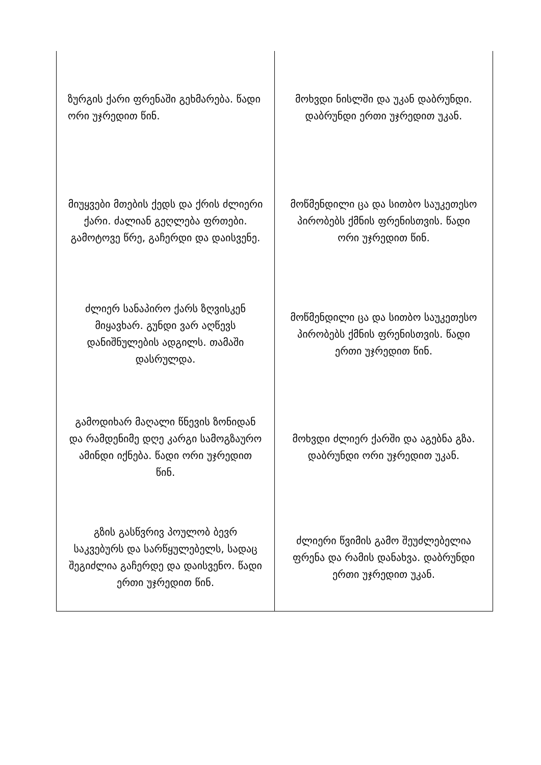| ზურგის ქარი ფრენაში გეხმარება. წადი ორი უჯრედით წინ. | მოხვდი ნისლში და უკან დაბრუნდი. დაბრუნდი ერთი უჯრედით უკან. |
| მიუყვები მთების ქედს და ქრის ძლიერი ქარი. ძალიან გეღლება ფრთები. გამოტოვე წრე, გაჩერდი და დაისვენე. | მოწმენდილი ცა და სითბო საუკეთესო პირობებს ქმნის ფრენისთვის. წადი ორი უჯრედით წინ. |
| ძლიერ სანაპირო ქარს ზღვისკენ მიყავხარ. გუნდი ვარ აღწევს დანიშნულების ადგილს. თამაში დასრულდა. | მოწმენდილი ცა და სითბო საუკეთესო პირობებს ქმნის ფრენისთვის. წადი ერთი უჯრედით წინ. |
| გამოდიხარ მაღალი წნევის ზონიდან და რამდენიმე დღე კარგი სამოგზაურო ამინდი იქნება. წადი ორი უჯრედით წინ. | მოხვდი ძლიერ ქარში და აგებნა გზა. დაბრუნდი ორი უჯრედით უკან. |
| გზის გასწვრივ პოულობ ბევრ საკვებურს და სარწყულებელს, სადაც შეგიძლია გაჩერდე და დაისვენო. წადი ერთი უჯრედით წინ. | ძლიერი წვიმის გამო შეუძლებელია ფრენა და რამის დანახვა. დაბრუნდი ერთი უჯრედით უკან. |